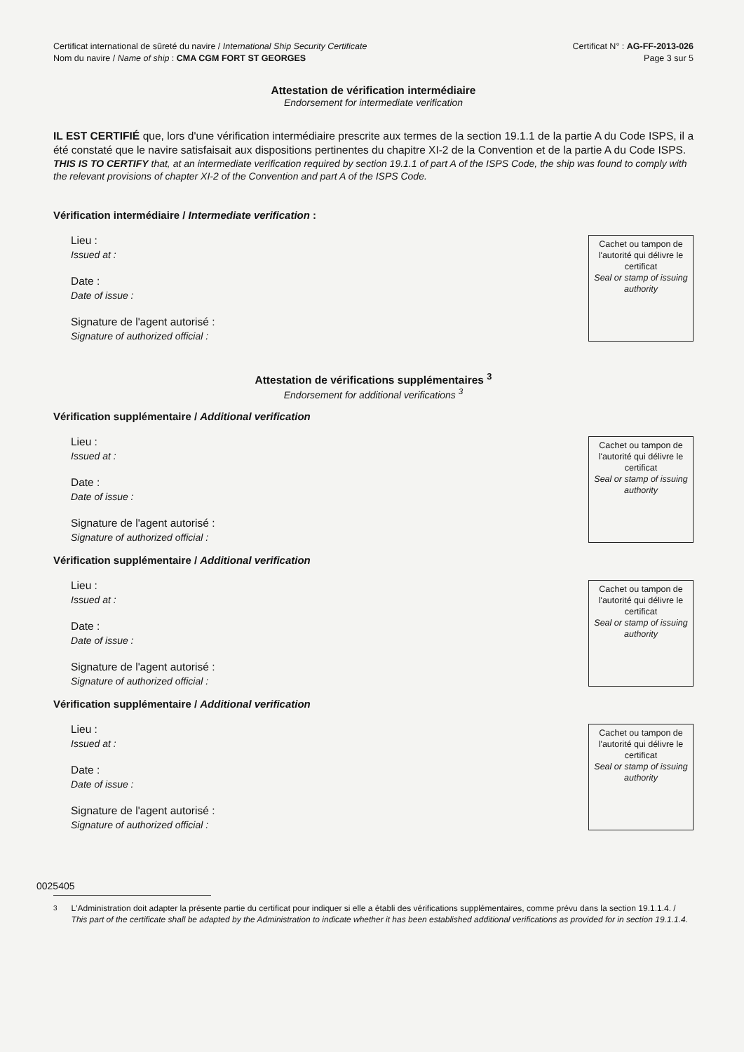Certificat international de sûreté du navire / International Ship Security Certificate
Nom du navire / Name of ship : CMA CGM FORT ST GEORGES
Certificat N° : AG-FF-2013-026
Page 3 sur 5
Attestation de vérification intermédiaire
Endorsement for intermediate verification
IL EST CERTIFIÉ que, lors d'une vérification intermédiaire prescrite aux termes de la section 19.1.1 de la partie A du Code ISPS, il a été constaté que le navire satisfaisait aux dispositions pertinentes du chapitre XI-2 de la Convention et de la partie A du Code ISPS.
THIS IS TO CERTIFY that, at an intermediate verification required by section 19.1.1 of part A of the ISPS Code, the ship was found to comply with the relevant provisions of chapter XI-2 of the Convention and part A of the ISPS Code.
Vérification intermédiaire / Intermediate verification :
Lieu :
Issued at :
Date :
Date of issue :
Signature de l'agent autorisé :
Signature of authorized official :
Cachet ou tampon de l'autorité qui délivre le certificat
Seal or stamp of issuing authority
Attestation de vérifications supplémentaires <sup>3</sup>
Endorsement for additional verifications <sup>3</sup>
Vérification supplémentaire / Additional verification
Lieu :
Issued at :
Date :
Date of issue :
Signature de l'agent autorisé :
Signature of authorized official :
Cachet ou tampon de l'autorité qui délivre le certificat
Seal or stamp of issuing authority
Vérification supplémentaire / Additional verification
Lieu :
Issued at :
Date :
Date of issue :
Signature de l'agent autorisé :
Signature of authorized official :
Cachet ou tampon de l'autorité qui délivre le certificat
Seal or stamp of issuing authority
Vérification supplémentaire / Additional verification
Lieu :
Issued at :
Date :
Date of issue :
Signature de l'agent autorisé :
Signature of authorized official :
Cachet ou tampon de l'autorité qui délivre le certificat
Seal or stamp of issuing authority
<sup>3</sup> L'Administration doit adapter la présente partie du certificat pour indiquer si elle a établi des vérifications supplémentaires, comme prévu dans la section 19.1.1.4. / This part of the certificate shall be adapted by the Administration to indicate whether it has been established additional verifications as provided for in section 19.1.1.4.
0025405